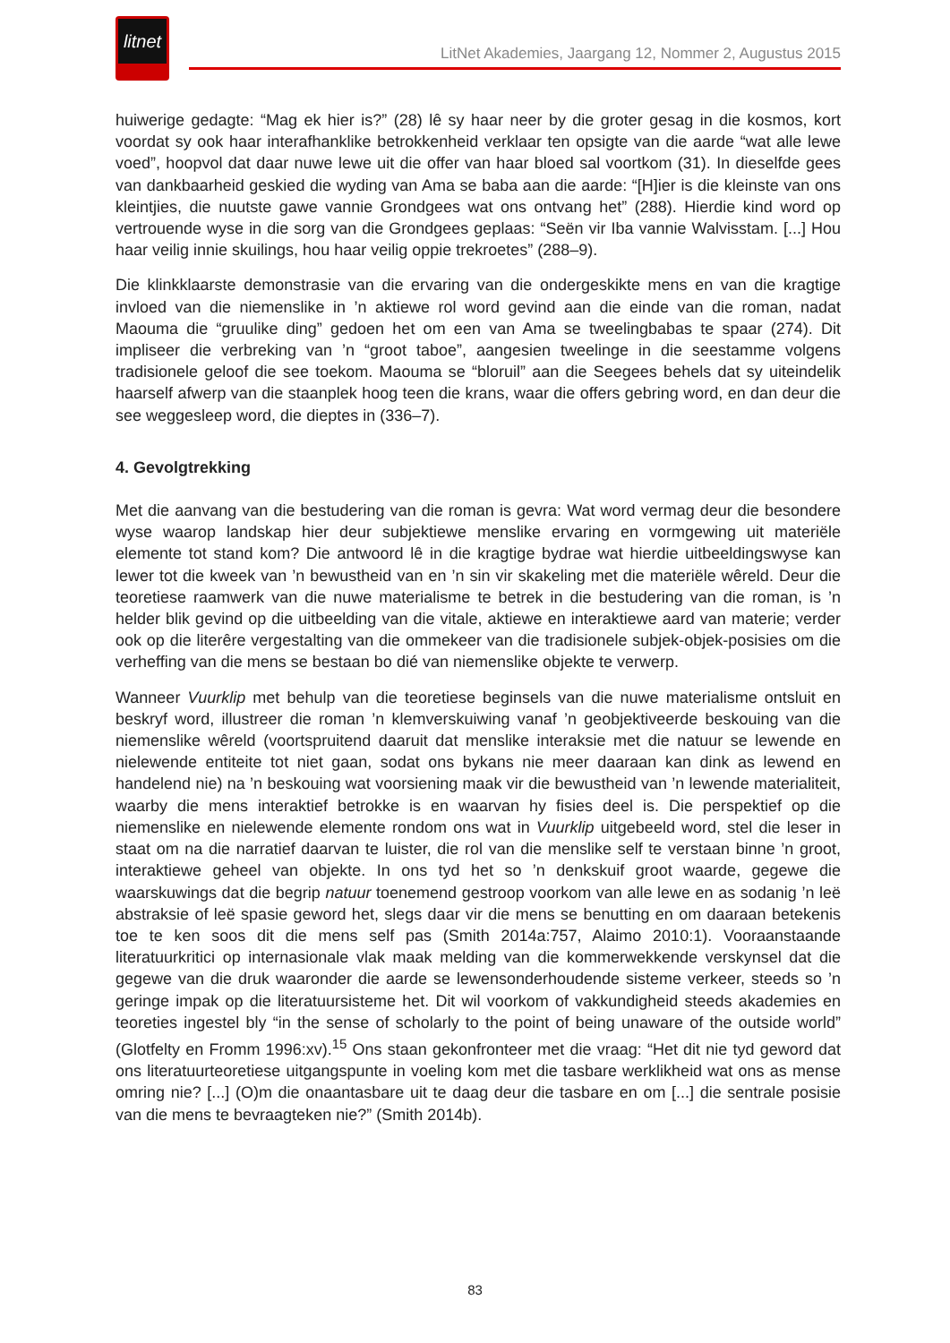litnet
LitNet Akademies, Jaargang 12, Nommer 2, Augustus 2015
huiwerige gedagte: “Mag ek hier is?” (28) lê sy haar neer by die groter gesag in die kosmos, kort voordat sy ook haar interafhanklike betrokkenheid verklaar ten opsigte van die aarde “wat alle lewe voed”, hoopvol dat daar nuwe lewe uit die offer van haar bloed sal voortkom (31). In dieselfde gees van dankbaarheid geskied die wyding van Ama se baba aan die aarde: “[H]ier is die kleinste van ons kleintjies, die nuutste gawe vannie Grondgees wat ons ontvang het” (288). Hierdie kind word op vertrouende wyse in die sorg van die Grondgees geplaas: “Seën vir Iba vannie Walvisstam. [...] Hou haar veilig innie skuilings, hou haar veilig oppie trekroetes” (288–9).
Die klinkklaarste demonstrasie van die ervaring van die ondergeskikte mens en van die kragtige invloed van die niemenslike in ’n aktiewe rol word gevind aan die einde van die roman, nadat Maouma die “gruulike ding” gedoen het om een van Ama se tweelingbabas te spaar (274). Dit impliseer die verbreking van ’n “groot taboe”, aangesien tweelinge in die seestamme volgens tradisionele geloof die see toekom. Maouma se “bloruil” aan die Seegees behels dat sy uiteindelik haarself afwerp van die staanplek hoog teen die krans, waar die offers gebring word, en dan deur die see weggesleep word, die dieptes in (336–7).
4. Gevolgtrekking
Met die aanvang van die bestudering van die roman is gevra: Wat word vermag deur die besondere wyse waarop landskap hier deur subjektiewe menslike ervaring en vormgewing uit materiële elemente tot stand kom? Die antwoord lê in die kragtige bydrae wat hierdie uitbeeldingswyse kan lewer tot die kweek van ’n bewustheid van en ’n sin vir skakeling met die materiële wêreld. Deur die teoretiese raamwerk van die nuwe materialisme te betrek in die bestudering van die roman, is ’n helder blik gevind op die uitbeelding van die vitale, aktiewe en interaktiewe aard van materie; verder ook op die literêre vergestalting van die ommekeer van die tradisionele subjek-objek-posisies om die verheffing van die mens se bestaan bo dié van niemenslike objekte te verwerp.
Wanneer Vuurklip met behulp van die teoretiese beginsels van die nuwe materialisme ontsluit en beskryf word, illustreer die roman ’n klemverskuiwing vanaf ’n geobjektiveerde beskouing van die niemenslike wêreld (voortspruitend daaruit dat menslike interaksie met die natuur se lewende en nielewende entiteite tot niet gaan, sodat ons bykans nie meer daaraan kan dink as lewend en handelend nie) na ’n beskouing wat voorsiening maak vir die bewustheid van ’n lewende materialiteit, waarby die mens interaktief betrokke is en waarvan hy fisies deel is. Die perspektief op die niemenslike en nielewende elemente rondom ons wat in Vuurklip uitgebeeld word, stel die leser in staat om na die narratief daarvan te luister, die rol van die menslike self te verstaan binne ’n groot, interaktiewe geheel van objekte. In ons tyd het so ’n denkskuif groot waarde, gegewe die waarskuwings dat die begrip natuur toenemend gestroop voorkom van alle lewe en as sodanig ’n leë abstraksie of leë spasie geword het, slegs daar vir die mens se benutting en om daaraan betekenis toe te ken soos dit die mens self pas (Smith 2014a:757, Alaimo 2010:1). Vooraanstaande literatuurkritici op internasionale vlak maak melding van die kommerwekkende verskynsel dat die gegewe van die druk waaronder die aarde se lewensonderhoudende sisteme verkeer, steeds so ’n geringe impak op die literatuursisteme het. Dit wil voorkom of vakkundigheid steeds akademies en teoreties ingestel bly “in the sense of scholarly to the point of being unaware of the outside world” (Glotfelty en Fromm 1996:xv).<sup>15</sup> Ons staan gekonfronteer met die vraag: “Het dit nie tyd geword dat ons literatuurteoretiese uitgangspunte in voeling kom met die tasbare werklikheid wat ons as mense omring nie? [...] (O)m die onaantasbare uit te daag deur die tasbare en om [...] die sentrale posisie van die mens te bevraagteken nie?” (Smith 2014b).
83